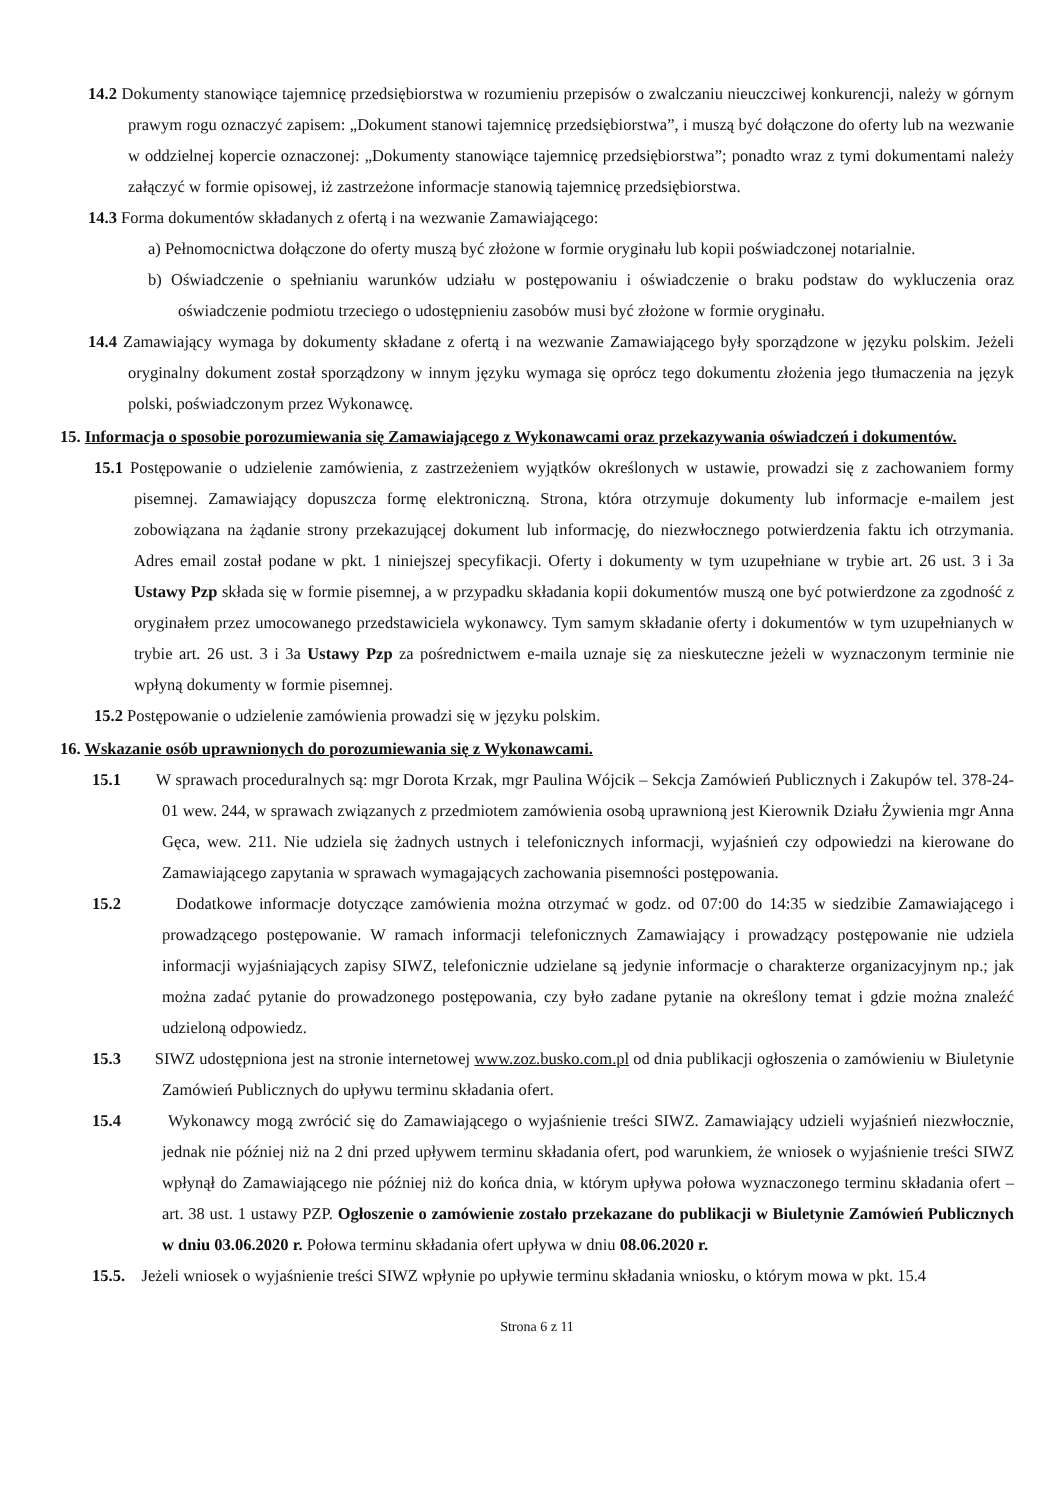14.2 Dokumenty stanowiące tajemnicę przedsiębiorstwa w rozumieniu przepisów o zwalczaniu nieuczciwej konkurencji, należy w górnym prawym rogu oznaczyć zapisem: „Dokument stanowi tajemnicę przedsiębiorstwa”, i muszą być dołączone do oferty lub na wezwanie w oddzielnej kopercie oznaczonej: „Dokumenty stanowiące tajemnicę przedsiębiorstwa”; ponadto wraz z tymi dokumentami należy załączyć w formie opisowej, iż zastrzeżone informacje stanowią tajemnicę przedsiębiorstwa.
14.3 Forma dokumentów składanych z ofertą i na wezwanie Zamawiającego:
a) Pełnomocnictwa dołączone do oferty muszą być złożone w formie oryginału lub kopii poświadczonej notarialnie.
b) Oświadczenie o spełnianiu warunków udziału w postępowaniu i oświadczenie o braku podstaw do wykluczenia oraz oświadczenie podmiotu trzeciego o udostępnieniu zasobów musi być złożone w formie oryginału.
14.4 Zamawiający wymaga by dokumenty składane z ofertą i na wezwanie Zamawiającego były sporządzone w języku polskim. Jeżeli oryginalny dokument został sporządzony w innym języku wymaga się oprócz tego dokumentu złożenia jego tłumaczenia na język polski, poświadczonym przez Wykonawcę.
15. Informacja o sposobie porozumiewania się Zamawiającego z Wykonawcami oraz przekazywania oświadczeń i dokumentów.
15.1 Postępowanie o udzielenie zamówienia, z zastrzeżeniem wyjątków określonych w ustawie, prowadzi się z zachowaniem formy pisemnej. Zamawiający dopuszcza formę elektroniczną. Strona, która otrzymuje dokumenty lub informacje e-mailem jest zobowiązana na żądanie strony przekazującej dokument lub informację, do niezwłocznego potwierdzenia faktu ich otrzymania. Adres email został podane w pkt. 1 niniejszej specyfikacji. Oferty i dokumenty w tym uzupełniane w trybie art. 26 ust. 3 i 3a Ustawy Pzp składa się w formie pisemnej, a w przypadku składania kopii dokumentów muszą one być potwierdzone za zgodność z oryginałem przez umocowanego przedstawiciela wykonawcy. Tym samym składanie oferty i dokumentów w tym uzupełnianych w trybie art. 26 ust. 3 i 3a Ustawy Pzp za pośrednictwem e-maila uznaje się za nieskuteczne jeżeli w wyznaczonym terminie nie wpłyną dokumenty w formie pisemnej.
15.2 Postępowanie o udzielenie zamówienia prowadzi się w języku polskim.
16. Wskazanie osób uprawnionych do porozumiewania się z Wykonawcami.
15.1 W sprawach proceduralnych są: mgr Dorota Krzak, mgr Paulina Wójcik – Sekcja Zamówień Publicznych i Zakupów tel. 378-24-01 wew. 244, w sprawach związanych z przedmiotem zamówienia osobą uprawnioną jest Kierownik Działu Żywienia mgr Anna Gęca, wew. 211. Nie udziela się żadnych ustnych i telefonicznych informacji, wyjaśnień czy odpowiedzi na kierowane do Zamawiającego zapytania w sprawach wymagających zachowania pisemności postępowania.
15.2 Dodatkowe informacje dotyczące zamówienia można otrzymać w godz. od 07:00 do 14:35 w siedzibie Zamawiającego i prowadzącego postępowanie. W ramach informacji telefonicznych Zamawiający i prowadzący postępowanie nie udziela informacji wyjaśniających zapisy SIWZ, telefonicznie udzielane są jedynie informacje o charakterze organizacyjnym np.; jak można zadać pytanie do prowadzonego postępowania, czy było zadane pytanie na określony temat i gdzie można znaleźć udzieloną odpowiedz.
15.3 SIWZ udostępniona jest na stronie internetowej www.zoz.busko.com.pl od dnia publikacji ogłoszenia o zamówieniu w Biuletynie Zamówień Publicznych do upływu terminu składania ofert.
15.4 Wykonawcy mogą zwrócić się do Zamawiającego o wyjaśnienie treści SIWZ. Zamawiający udzieli wyjaśnień niezwłocznie, jednak nie później niż na 2 dni przed upływem terminu składania ofert, pod warunkiem, że wniosek o wyjaśnienie treści SIWZ wpłynął do Zamawiającego nie później niż do końca dnia, w którym upływa połowa wyznaczonego terminu składania ofert – art. 38 ust. 1 ustawy PZP. Ogłoszenie o zamówienie zostało przekazane do publikacji w Biuletynie Zamówień Publicznych w dniu 03.06.2020 r. Połowa terminu składania ofert upływa w dniu 08.06.2020 r.
15.5. Jeżeli wniosek o wyjaśnienie treści SIWZ wpłynie po upływie terminu składania wniosku, o którym mowa w pkt. 15.4
Strona 6 z 11